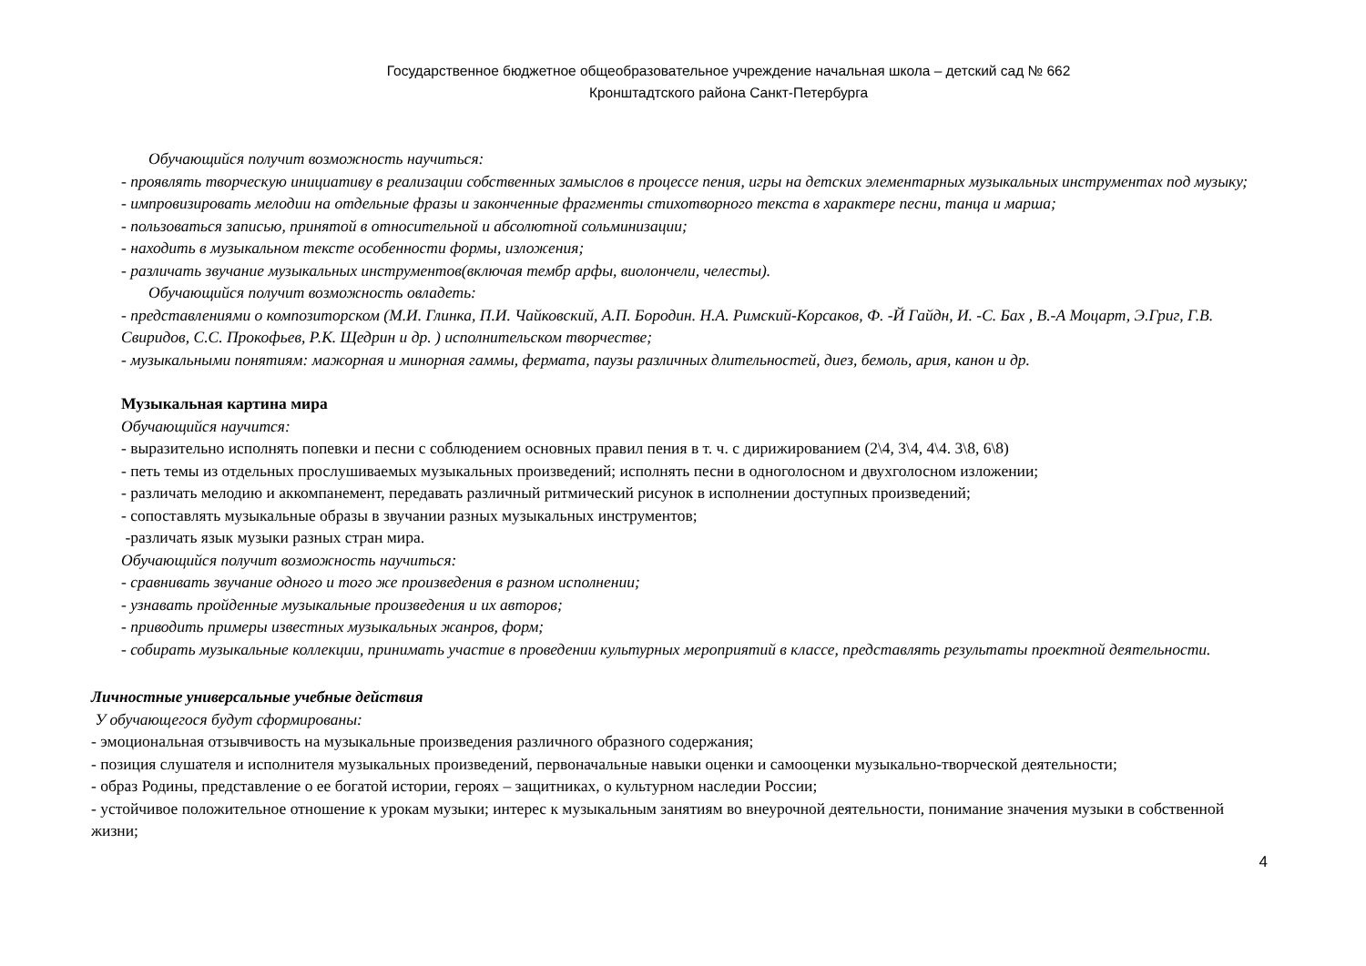Государственное бюджетное общеобразовательное учреждение начальная школа – детский сад № 662
Кронштадтского района Санкт-Петербурга
Обучающийся получит возможность научиться:
- проявлять творческую инициативу в реализации собственных замыслов в процессе пения, игры на детских элементарных музыкальных инструментах под музыку;
- импровизировать мелодии на отдельные фразы и законченные фрагменты стихотворного текста в характере песни, танца и марша;
- пользоваться записью, принятой в относительной и абсолютной сольминизации;
- находить в музыкальном тексте особенности формы, изложения;
- различать звучание музыкальных инструментов(включая тембр арфы, виолончели, челесты).
Обучающийся получит возможность овладеть:
- представлениями о композиторском (М.И. Глинка, П.И. Чайковский, А.П. Бородин. Н.А. Римский-Корсаков, Ф. -Й Гайдн, И. -С. Бах , В.-А Моцарт, Э.Григ, Г.В. Свиридов, С.С. Прокофьев, Р.К. Щедрин и др. ) исполнительском творчестве;
- музыкальными понятиям: мажорная и минорная гаммы, фермата, паузы различных длительностей, диез, бемоль, ария, канон и др.
Музыкальная картина мира
Обучающийся научится:
- выразительно исполнять попевки и песни с соблюдением основных правил пения в т. ч. с дирижированием (2\4, 3\4, 4\4. 3\8, 6\8)
- петь темы из отдельных прослушиваемых музыкальных произведений; исполнять песни в одноголосном и двухголосном изложении;
- различать мелодию и аккомпанемент, передавать различный ритмический рисунок в исполнении доступных произведений;
- сопоставлять музыкальные образы в звучании разных музыкальных инструментов;
-различать язык музыки разных стран мира.
Обучающийся получит возможность научиться:
- сравнивать звучание одного и того же произведения в разном исполнении;
- узнавать пройденные музыкальные произведения и их авторов;
- приводить примеры известных музыкальных жанров, форм;
- собирать музыкальные коллекции, принимать участие в проведении культурных мероприятий в классе, представлять результаты проектной деятельности.
Личностные универсальные учебные действия
У обучающегося будут сформированы:
- эмоциональная отзывчивость на музыкальные произведения различного образного содержания;
- позиция слушателя и исполнителя музыкальных произведений, первоначальные навыки оценки и самооценки музыкально-творческой деятельности;
- образ Родины, представление о ее богатой истории, героях – защитниках, о культурном наследии России;
- устойчивое положительное отношение к урокам музыки; интерес к музыкальным занятиям во внеурочной деятельности, понимание значения музыки в собственной жизни;
4